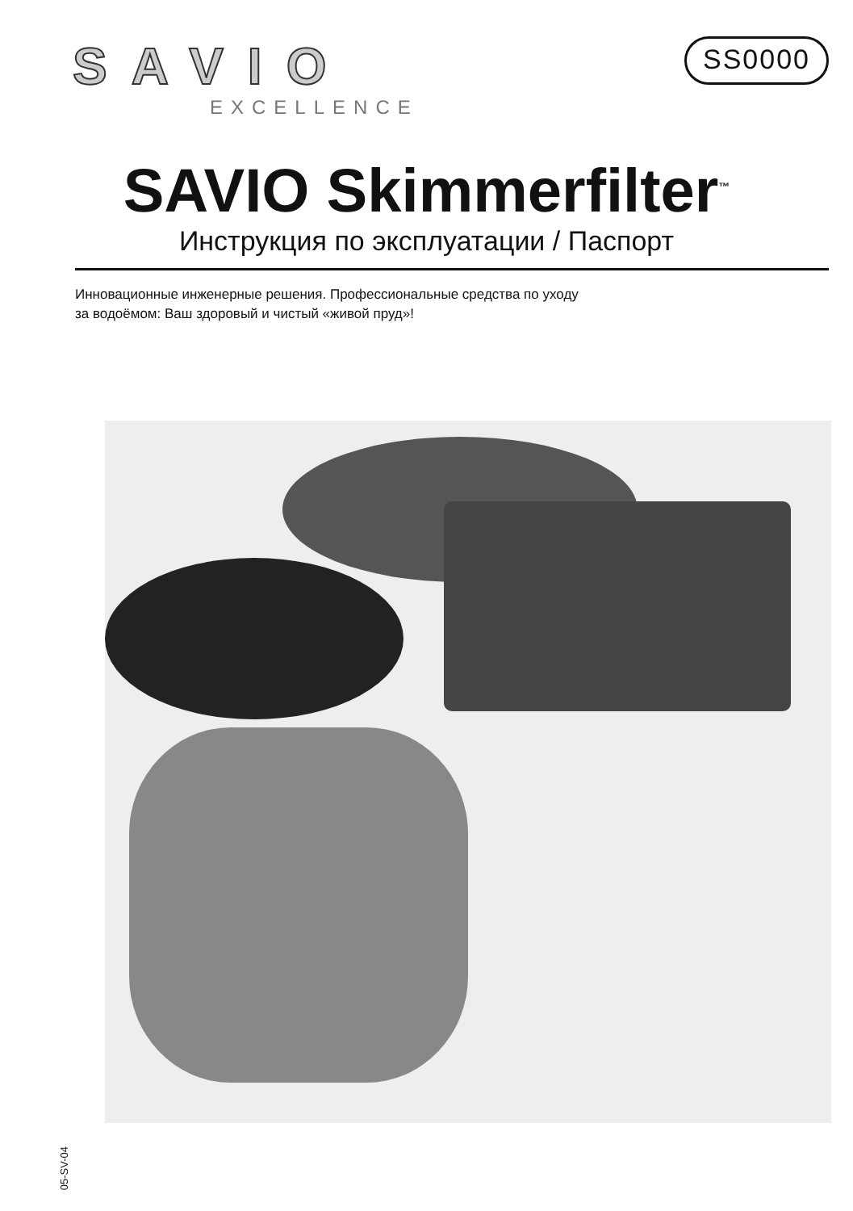SAVIO
EXCELLENCE
SS0000
SAVIO Skimmerfilter<sup>™</sup>
Инструкция по эксплуатации / Паспорт
Инновационные инженерные решения. Профессиональные средства по уходу
за водоёмом: Ваш здоровый и чистый «живой пруд»!
05-SV-04